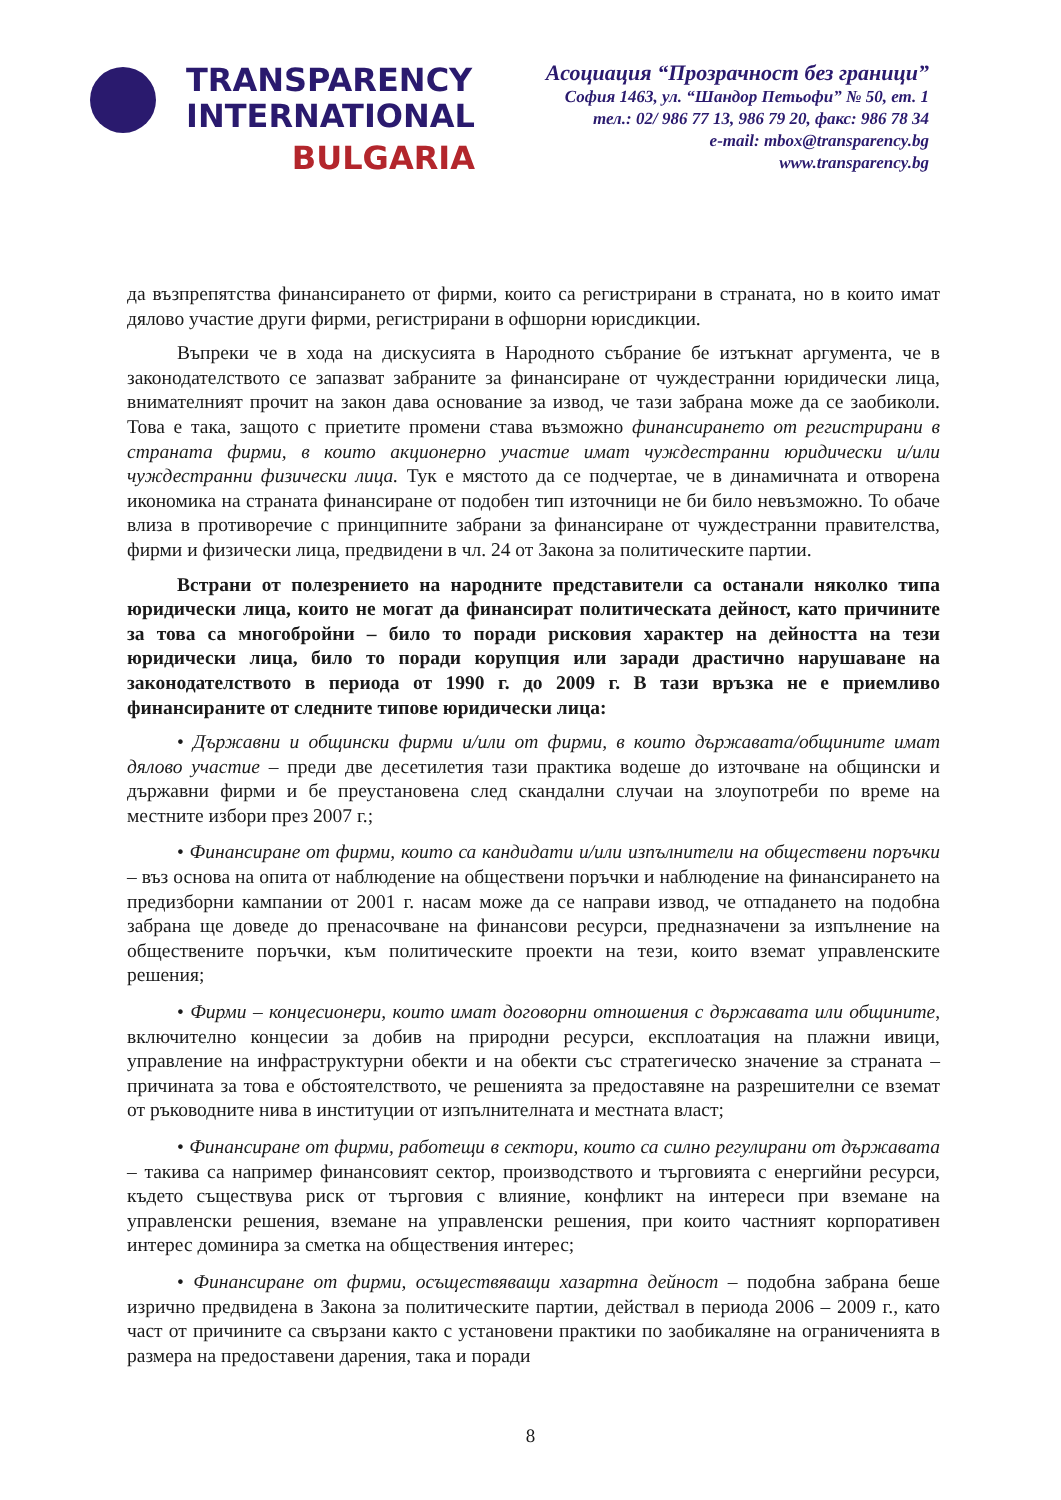TRANSPARENCY
INTERNATIONAL
BULGARIA
Асоциация “Прозрачност без граници”
София 1463, ул. “Шандор Петьофи” № 50, ет. 1
тел.: 02/ 986 77 13, 986 79 20, факс: 986 78 34
e-mail: mbox@transparency.bg
www.transparency.bg
да възпрепятства финансирането от фирми, които са регистрирани в страната, но в които имат дялово участие други фирми, регистрирани в офшорни юрисдикции.
Въпреки че в хода на дискусията в Народното събрание бе изтъкнат аргумента, че в законодателството се запазват забраните за финансиране от чуждестранни юридически лица, внимателният прочит на закон дава основание за извод, че тази забрана може да се заобиколи. Това е така, защото с приетите промени става възможно финансирането от регистрирани в страната фирми, в които акционерно участие имат чуждестранни юридически и/или чуждестранни физически лица. Тук е мястото да се подчертае, че в динамичната и отворена икономика на страната финансиране от подобен тип източници не би било невъзможно. То обаче влиза в противоречие с принципните забрани за финансиране от чуждестранни правителства, фирми и физически лица, предвидени в чл. 24 от Закона за политическите партии.
Встрани от полезрението на народните представители са останали няколко типа юридически лица, които не могат да финансират политическата дейност, като причините за това са многобройни – било то поради рисковия характер на дейността на тези юридически лица, било то поради корупция или заради драстично нарушаване на законодателството в периода от 1990 г. до 2009 г. В тази връзка не е приемливо финансираните от следните типове юридически лица:
• Държавни и общински фирми и/или от фирми, в които държавата/общините имат дялово участие – преди две десетилетия тази практика водеше до източване на общински и държавни фирми и бе преустановена след скандални случаи на злоупотреби по време на местните избори през 2007 г.;
• Финансиране от фирми, които са кандидати и/или изпълнители на обществени поръчки – въз основа на опита от наблюдение на обществени поръчки и наблюдение на финансирането на предизборни кампании от 2001 г. насам може да се направи извод, че отпадането на подобна забрана ще доведе до пренасочване на финансови ресурси, предназначени за изпълнение на обществените поръчки, към политическите проекти на тези, които вземат управленските решения;
• Фирми – концесионери, които имат договорни отношения с държавата или общините, включително концесии за добив на природни ресурси, експлоатация на плажни ивици, управление на инфраструктурни обекти и на обекти със стратегическо значение за страната – причината за това е обстоятелството, че решенията за предоставяне на разрешителни се вземат от ръководните нива в институции от изпълнителната и местната власт;
• Финансиране от фирми, работещи в сектори, които са силно регулирани от държавата – такива са например финансовият сектор, производството и търговията с енергийни ресурси, където съществува риск от търговия с влияние, конфликт на интереси при вземане на управленски решения, вземане на управленски решения, при които частният корпоративен интерес доминира за сметка на обществения интерес;
• Финансиране от фирми, осъществяващи хазартна дейност – подобна забрана беше изрично предвидена в Закона за политическите партии, действал в периода 2006 – 2009 г., като част от причините са свързани както с установени практики по заобикаляне на ограниченията в размера на предоставени дарения, така и поради
8